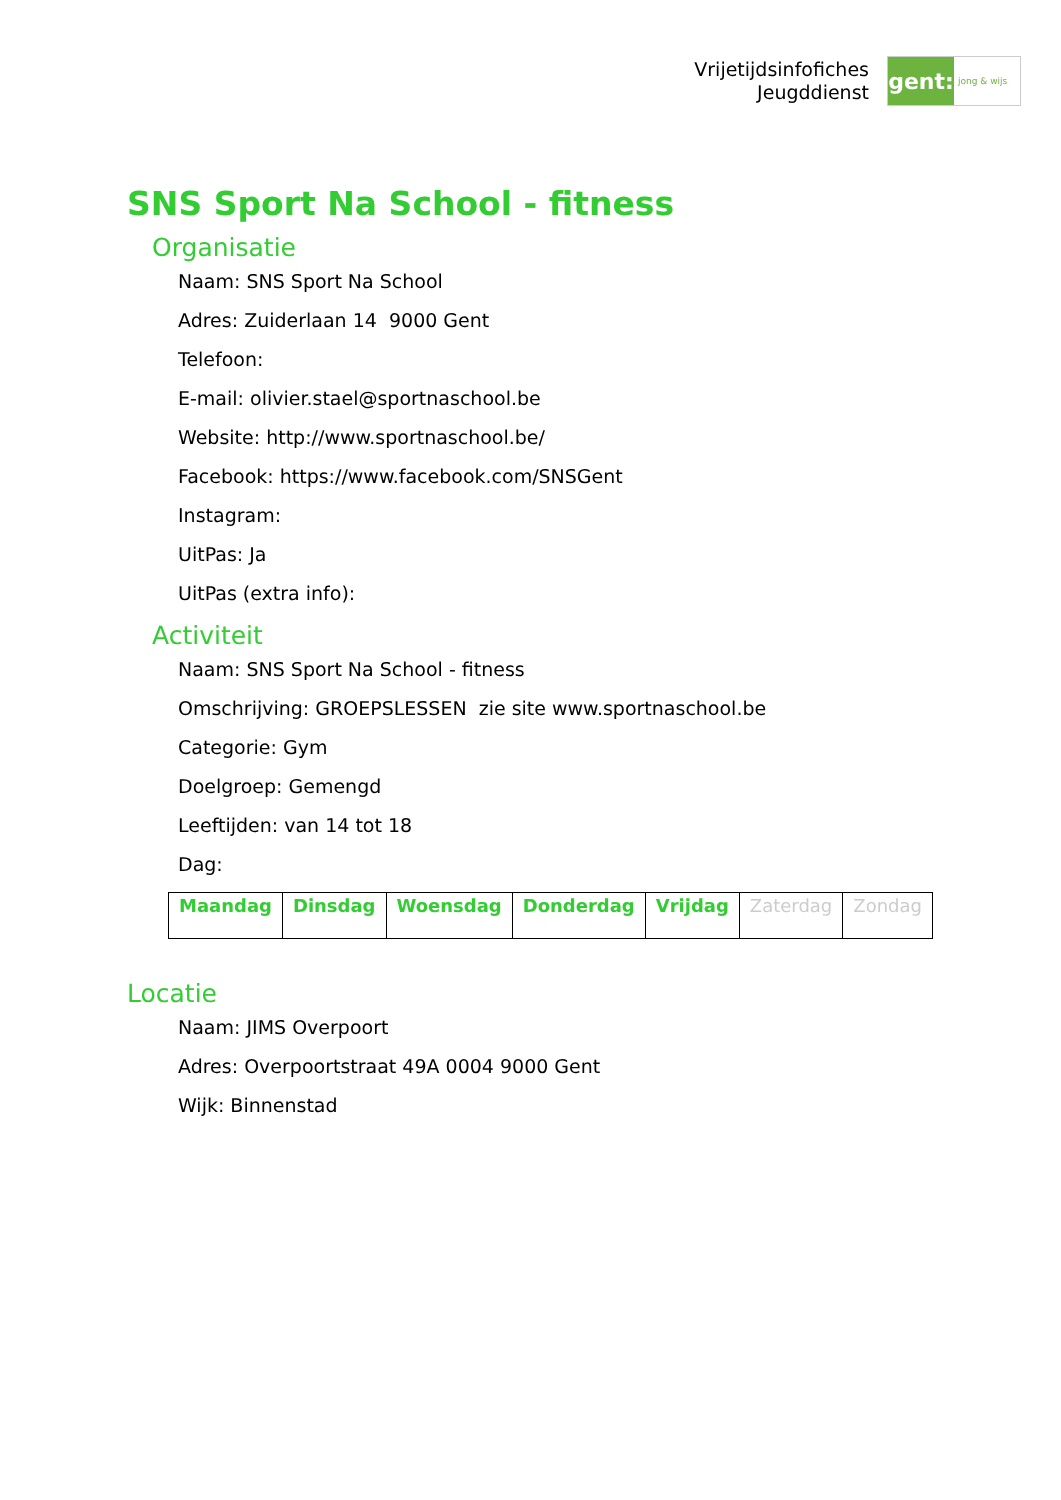Vrijetijdsinfofiches
Jeugddienst
gent:
jong & wijs
SNS Sport Na School - fitness
Organisatie
Naam: SNS Sport Na School
Adres: Zuiderlaan 14 9000 Gent
Telefoon:
E-mail: olivier.stael@sportnaschool.be
Website: http://www.sportnaschool.be/
Facebook: https://www.facebook.com/SNSGent
Instagram:
UitPas: Ja
UitPas (extra info):
Activiteit
Naam: SNS Sport Na School - fitness
Omschrijving: GROEPSLESSEN zie site www.sportnaschool.be
Categorie: Gym
Doelgroep: Gemengd
Leeftijden: van 14 tot 18
Dag:
| Maandag | Dinsdag | Woensdag | Donderdag | Vrijdag | Zaterdag | Zondag |
Locatie
Naam: JIMS Overpoort
Adres: Overpoortstraat 49A 0004 9000 Gent
Wijk: Binnenstad